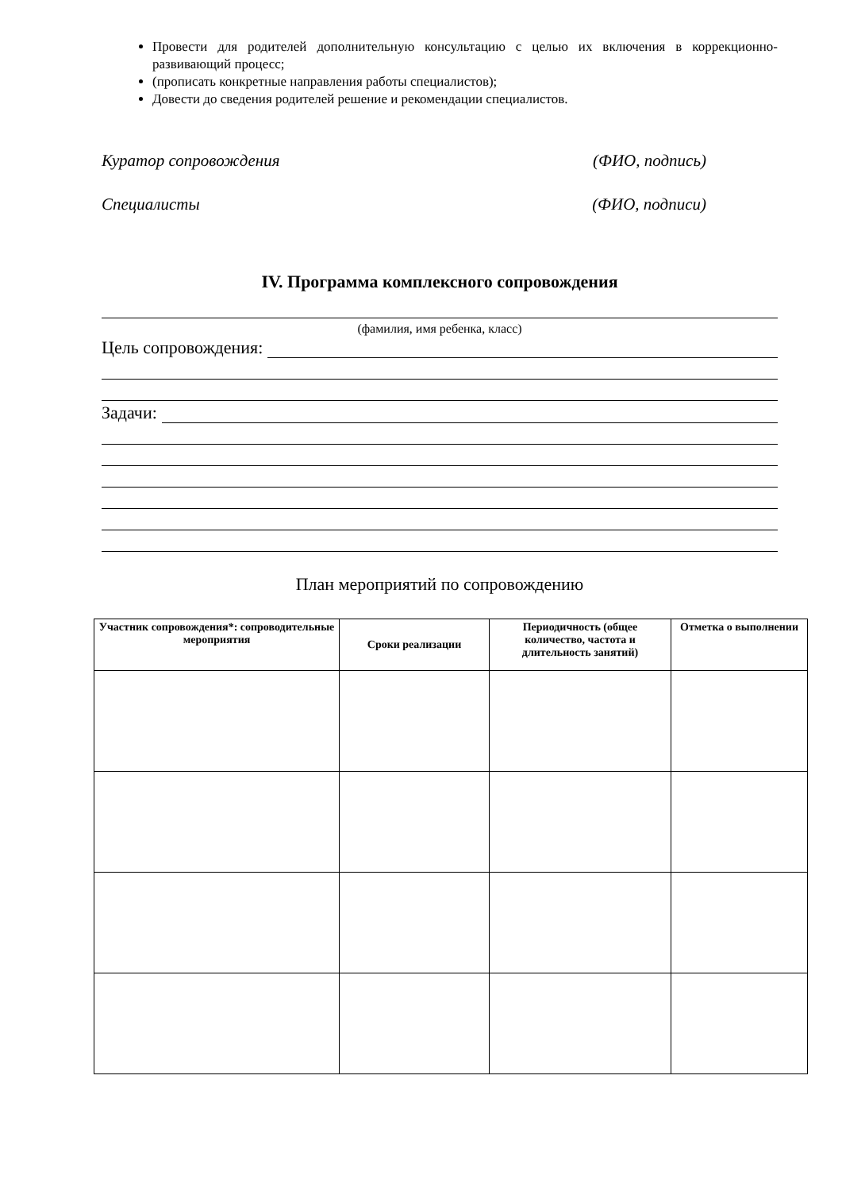Провести для родителей дополнительную консультацию с целью их включения в коррекционно-развивающий процесс;
(прописать конкретные направления работы специалистов);
Довести до сведения родителей решение и рекомендации специалистов.
Куратор сопровождения (ФИО, подпись)
Специалисты (ФИО, подписи)
IV. Программа комплексного сопровождения
(фамилия, имя ребенка, класс)
Цель сопровождения:
Задачи:
План мероприятий по сопровождению
| Участник сопровождения*: сопроводительные мероприятия | Сроки реализации | Периодичность (общее количество, частота и длительность занятий) | Отметка о выполнении |
| --- | --- | --- | --- |